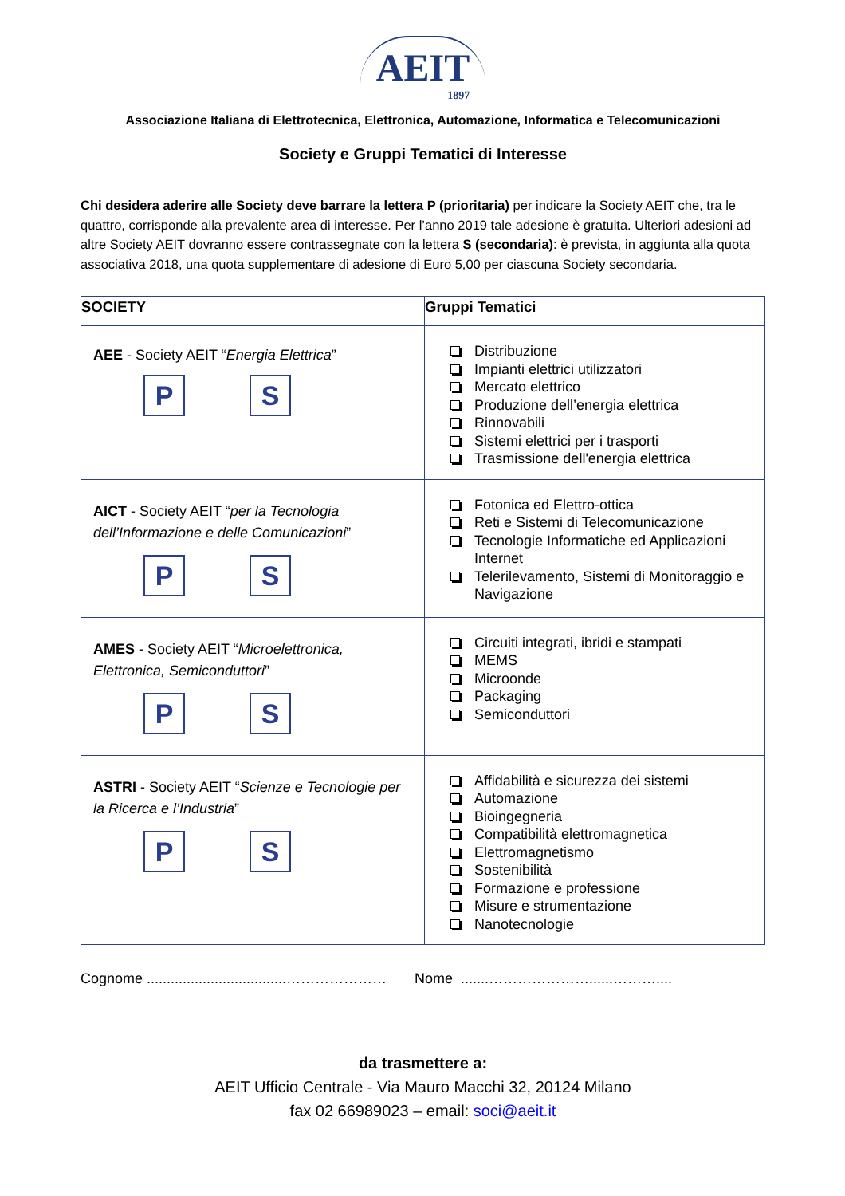AEIT 1897
Associazione Italiana di Elettrotecnica, Elettronica, Automazione, Informatica e Telecomunicazioni
Society e Gruppi Tematici di Interesse
Chi desidera aderire alle Society deve barrare la lettera P (prioritaria) per indicare la Society AEIT che, tra le quattro, corrisponde alla prevalente area di interesse. Per l’anno 2019 tale adesione è gratuita. Ulteriori adesioni ad altre Society AEIT dovranno essere contrassegnate con la lettera S (secondaria): è prevista, in aggiunta alla quota associativa 2018, una quota supplementare di adesione di Euro 5,00 per ciascuna Society secondaria.
| SOCIETY | Gruppi Tematici |
| --- | --- |
| AEE - Society AEIT “ Energia Elettrica ” P S | Distribuzione Impianti elettrici utilizzatori Mercato elettrico Produzione dell’energia elettrica Rinnovabili Sistemi elettrici per i trasporti Trasmissione dell'energia elettrica |
| AICT - Society AEIT “ per la Tecnologia dell’Informazione e delle Comunicazioni ” P S | Fotonica ed Elettro-ottica Reti e Sistemi di Telecomunicazione Tecnologie Informatiche ed Applicazioni Internet Telerilevamento, Sistemi di Monitoraggio e Navigazione |
| AMES - Society AEIT “ Microelettronica, Elettronica, Semiconduttori ” P S | Circuiti integrati, ibridi e stampati MEMS Microonde Packaging Semiconduttori |
| ASTRI - Society AEIT “ Scienze e Tecnologie per la Ricerca e l’Industria ” P S | Affidabilità e sicurezza dei sistemi Automazione Bioingegneria Compatibilità elettromagnetica Elettromagnetismo Sostenibilità Formazione e professione Misure e strumentazione Nanotecnologie |
Cognome ...................................………………… Nome .......…………………......………....
da trasmettere a:
AEIT Ufficio Centrale - Via Mauro Macchi 32, 20124 Milano
fax 02 66989023 – email: soci@aeit.it